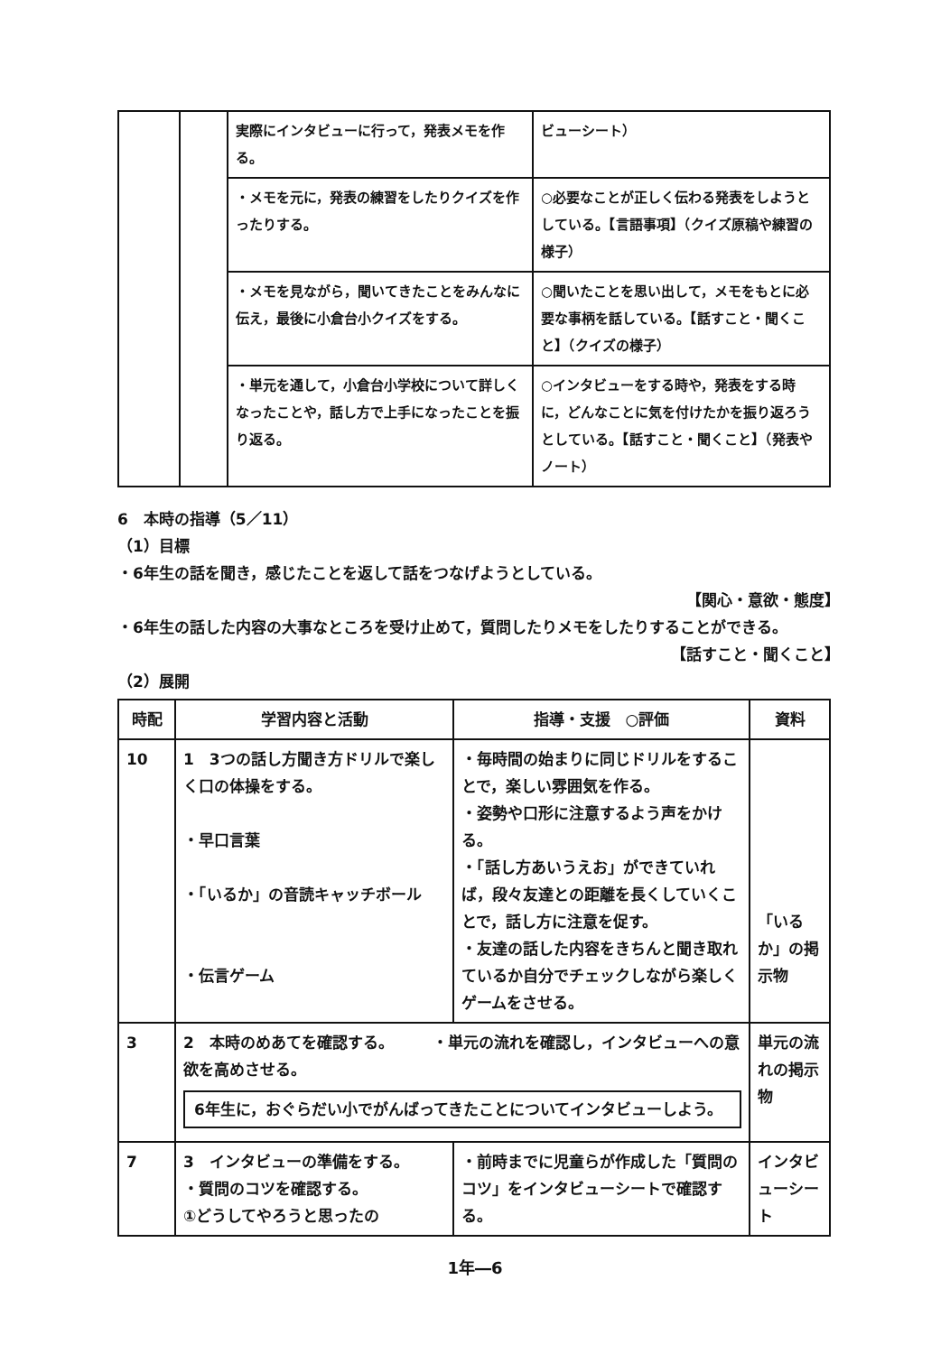| | | 実際にインタビューに行って，発表メモを作る。 | ビューシート） |
| | | ・メモを元に，発表の練習をしたりクイズを作ったりする。 | ○必要なことが正しく伝わる発表をしようとしている。【言語事項】（クイズ原稿や練習の様子） |
| | | ・メモを見ながら，聞いてきたことをみんなに伝え，最後に小倉台小クイズをする。 | ○聞いたことを思い出して，メモをもとに必要な事柄を話している。【話すこと・聞くこと】（クイズの様子） |
| | | ・単元を通して，小倉台小学校について詳しくなったことや，話し方で上手になったことを振り返る。 | ○インタビューをする時や，発表をする時に，どんなことに気を付けたかを振り返ろうとしている。【話すこと・聞くこと】（発表やノート） |
6　本時の指導（5／11）
（1）目標
・6年生の話を聞き，感じたことを返して話をつなげようとしている。
【関心・意欲・態度】
・6年生の話した内容の大事なところを受け止めて，質問したりメモをしたりすることができる。
【話すこと・聞くこと】
（2）展開
| 時配 | 学習内容と活動 | 指導・支援 ○評価 | 資料 |
| --- | --- | --- | --- |
| 10 | 1 3つの話し方聞き方ドリルで楽しく口の体操をする。 ・早口言葉 ・「いるか」の音読キャッチボール ・伝言ゲーム | ・毎時間の始まりに同じドリルをすることで，楽しい雰囲気を作る。 ・姿勢や口形に注意するよう声をかける。 ・「話し方あいうえお」ができていれば，段々友達との距離を長くしていくことで，話し方に注意を促す。 ・友達の話した内容をきちんと聞き取れているか自分でチェックしながら楽しくゲームをさせる。 | 「いるか」の掲示物 |
| 3 | 2 本時のめあてを確認する。 ・単元の流れを確認し，インタビューへの意欲を高めさせる。 6年生に，おぐらだい小でがんばってきたことについてインタビューしよう。 | | 単元の流れの掲示物 |
| 7 | 3 インタビューの準備をする。 ・質問のコツを確認する。 ①どうしてやろうと思ったの | ・前時までに児童らが作成した「質問のコツ」をインタビューシートで確認する。 | インタビューシート |
1年―6